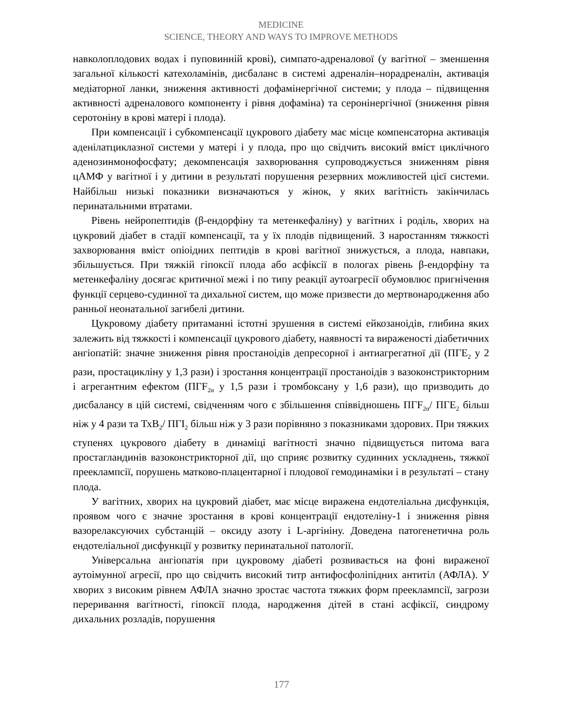MEDICINE
SCIENCE, THEORY AND WAYS TO IMPROVE METHODS
навколоплодових водах і пуповинній крові), симпато-адреналової (у вагітної – зменшення загальної кількості катехоламінів, дисбаланс в системі адреналін–норадреналін, активація медіаторної ланки, зниження активності дофамінергічної системи; у плода – підвищення активності адреналового компоненту і рівня дофаміна) та серонінергічної (зниження рівня серотоніну в крові матері і плода).
При компенсації і субкомпенсації цукрового діабету має місце компенсаторна активація аденілатциклазної системи у матері і у плода, про що свідчить високий вміст циклічного аденозинмонофосфату; декомпенсація захворювання супроводжується зниженням рівня цАМФ у вагітної і у дитини в результаті порушення резервних можливостей цієї системи. Найбільш низькі показники визначаються у жінок, у яких вагітність закінчилась перинатальними втратами.
Рівень нейропептидів (β-ендорфіну та метенкефаліну) у вагітних і роділь, хворих на цукровий діабет в стадії компенсації, та у їх плодів підвищений. З наростанням тяжкості захворювання вміст опіоідних пептидів в крові вагітної знижується, а плода, навпаки, збільшується. При тяжкій гіпоксії плода або асфіксії в пологах рівень β-ендорфіну та метенкефаліну досягає критичної межі і по типу реакції аутоагресії обумовлює пригнічення функції серцево-судинної та дихальної систем, що може призвести до мертвонародження або ранньої неонатальної загибелі дитини.
Цукровому діабету притаманні істотні зрушення в системі ейкозаноідів, глибина яких залежить від тяжкості і компенсації цукрового діабету, наявності та вираженості діабетичних ангіопатій: значне зниження рівня простаноідів депресорної і антиагрегатної дії (ПГЕ<sub>2</sub> у 2 рази, простацикліну у 1,3 рази) і зростання концентрації простаноідів з вазоконстрикторним і агрегантним ефектом (ПГF<sub>2α</sub> у 1,5 рази і тромбоксану у 1,6 рази), що призводить до дисбалансу в цій системі, свідченням чого є збільшення співвідношень ПГF<sub>2α</sub>/ ПГЕ<sub>2</sub> більш ніж у 4 рази та ТхВ<sub>2</sub>/ ПГІ<sub>2</sub> більш ніж у 3 рази порівняно з показниками здорових. При тяжких ступенях цукрового діабету в динаміці вагітності значно підвищується питома вага простагландинів вазоконстрикторної дії, що сприяє розвитку судинних ускладнень, тяжкої прееклампсії, порушень матково-плацентарної і плодової гемодинаміки і в результаті – стану плода.
У вагітних, хворих на цукровий діабет, має місце виражена ендотеліальна дисфункція, проявом чого є значне зростання в крові концентрації ендотеліну-1 і зниження рівня вазорелаксуючих субстанцій – оксиду азоту і L-аргініну. Доведена патогенетична роль ендотеліальної дисфункції у розвитку перинатальної патології.
Універсальна ангіопатія при цукровому діабеті розвивається на фоні вираженої аутоімунної агресії, про що свідчить високий титр антифосфоліпідних антитіл (АФЛА). У хворих з високим рівнем АФЛА значно зростає частота тяжких форм прееклампсії, загрози переривання вагітності, гіпоксії плода, народження дітей в стані асфіксії, синдрому дихальних розладів, порушення
177